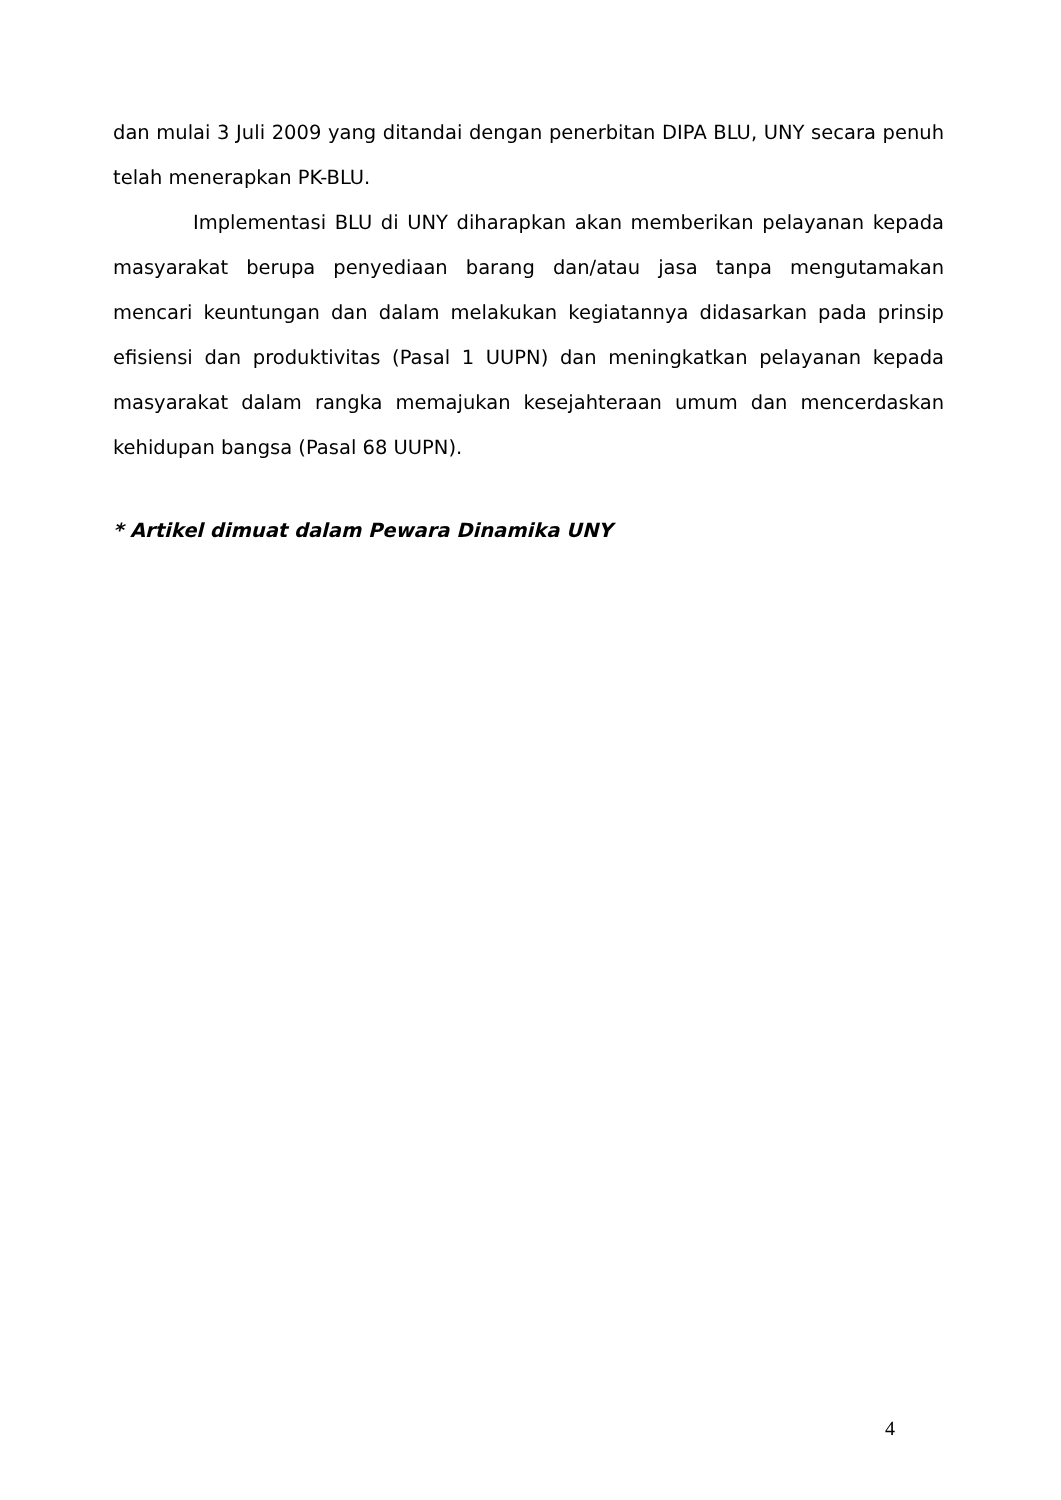dan mulai 3 Juli 2009 yang ditandai dengan penerbitan DIPA BLU, UNY secara penuh telah menerapkan PK-BLU.
Implementasi BLU di UNY diharapkan akan memberikan pelayanan kepada masyarakat berupa penyediaan barang dan/atau jasa tanpa mengutamakan mencari keuntungan dan dalam melakukan kegiatannya didasarkan pada prinsip efisiensi dan produktivitas (Pasal 1 UUPN) dan meningkatkan pelayanan kepada masyarakat dalam rangka memajukan kesejahteraan umum dan mencerdaskan kehidupan bangsa (Pasal 68 UUPN).
* Artikel dimuat dalam Pewara Dinamika UNY
4